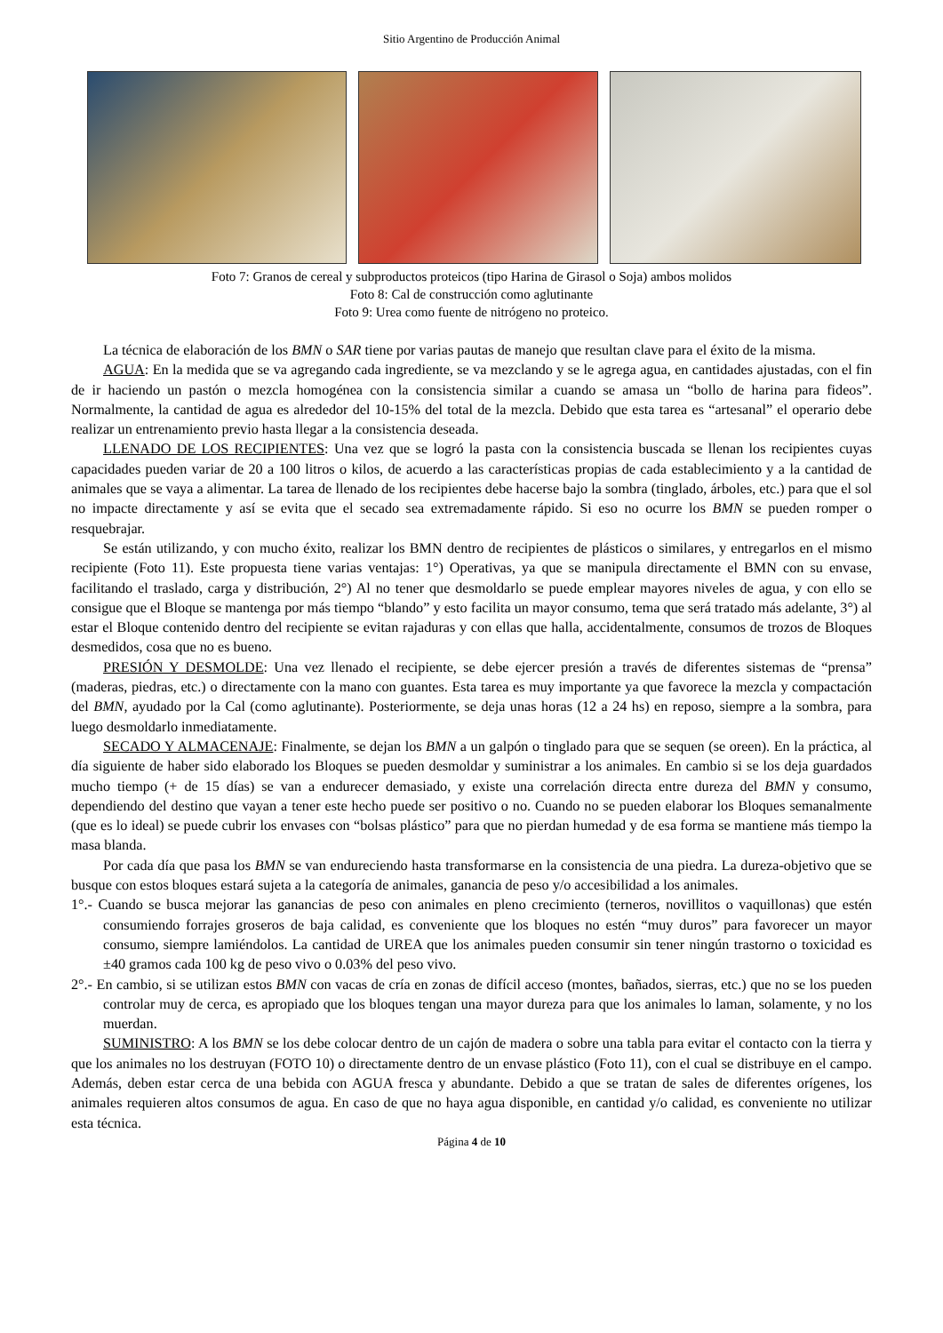Sitio Argentino de Producción Animal
Foto 7: Granos de cereal y subproductos proteicos (tipo Harina de Girasol o Soja) ambos molidos
Foto 8: Cal de construcción como aglutinante
Foto 9: Urea como fuente de nitrógeno no proteico.
La técnica de elaboración de los BMN o SAR tiene por varias pautas de manejo que resultan clave para el éxito de la misma.
AGUA: En la medida que se va agregando cada ingrediente, se va mezclando y se le agrega agua, en cantidades ajustadas, con el fin de ir haciendo un pastón o mezcla homogénea con la consistencia similar a cuando se amasa un “bollo de harina para fideos”. Normalmente, la cantidad de agua es alrededor del 10-15% del total de la mezcla. Debido que esta tarea es “artesanal” el operario debe realizar un entrenamiento previo hasta llegar a la consistencia deseada.
LLENADO DE LOS RECIPIENTES: Una vez que se logró la pasta con la consistencia buscada se llenan los recipientes cuyas capacidades pueden variar de 20 a 100 litros o kilos, de acuerdo a las características propias de cada establecimiento y a la cantidad de animales que se vaya a alimentar. La tarea de llenado de los recipientes debe hacerse bajo la sombra (tinglado, árboles, etc.) para que el sol no impacte directamente y así se evita que el secado sea extremadamente rápido. Si eso no ocurre los BMN se pueden romper o resquebrajar.
Se están utilizando, y con mucho éxito, realizar los BMN dentro de recipientes de plásticos o similares, y entregarlos en el mismo recipiente (Foto 11). Este propuesta tiene varias ventajas: 1°) Operativas, ya que se manipula directamente el BMN con su envase, facilitando el traslado, carga y distribución, 2°) Al no tener que desmoldarlo se puede emplear mayores niveles de agua, y con ello se consigue que el Bloque se mantenga por más tiempo “blando” y esto facilita un mayor consumo, tema que será tratado más adelante, 3°) al estar el Bloque contenido dentro del recipiente se evitan rajaduras y con ellas que halla, accidentalmente, consumos de trozos de Bloques desmedidos, cosa que no es bueno.
PRESIÓN Y DESMOLDE: Una vez llenado el recipiente, se debe ejercer presión a través de diferentes sistemas de “prensa” (maderas, piedras, etc.) o directamente con la mano con guantes. Esta tarea es muy importante ya que favorece la mezcla y compactación del BMN, ayudado por la Cal (como aglutinante). Posteriormente, se deja unas horas (12 a 24 hs) en reposo, siempre a la sombra, para luego desmoldarlo inmediatamente.
SECADO Y ALMACENAJE: Finalmente, se dejan los BMN a un galpón o tinglado para que se sequen (se oreen). En la práctica, al día siguiente de haber sido elaborado los Bloques se pueden desmoldar y suministrar a los animales. En cambio si se los deja guardados mucho tiempo (+ de 15 días) se van a endurecer demasiado, y existe una correlación directa entre dureza del BMN y consumo, dependiendo del destino que vayan a tener este hecho puede ser positivo o no. Cuando no se pueden elaborar los Bloques semanalmente (que es lo ideal) se puede cubrir los envases con “bolsas plástico” para que no pierdan humedad y de esa forma se mantiene más tiempo la masa blanda.
Por cada día que pasa los BMN se van endureciendo hasta transformarse en la consistencia de una piedra. La dureza-objetivo que se busque con estos bloques estará sujeta a la categoría de animales, ganancia de peso y/o accesibilidad a los animales.
1°.- Cuando se busca mejorar las ganancias de peso con animales en pleno crecimiento (terneros, novillitos o vaquillonas) que estén consumiendo forrajes groseros de baja calidad, es conveniente que los bloques no estén “muy duros” para favorecer un mayor consumo, siempre lamiéndolos. La cantidad de UREA que los animales pueden consumir sin tener ningún trastorno o toxicidad es ±40 gramos cada 100 kg de peso vivo o 0.03% del peso vivo.
2°.- En cambio, si se utilizan estos BMN con vacas de cría en zonas de difícil acceso (montes, bañados, sierras, etc.) que no se los pueden controlar muy de cerca, es apropiado que los bloques tengan una mayor dureza para que los animales lo laman, solamente, y no los muerdan.
SUMINISTRO: A los BMN se los debe colocar dentro de un cajón de madera o sobre una tabla para evitar el contacto con la tierra y que los animales no los destruyan (FOTO 10) o directamente dentro de un envase plástico (Foto 11), con el cual se distribuye en el campo. Además, deben estar cerca de una bebida con AGUA fresca y abundante. Debido a que se tratan de sales de diferentes orígenes, los animales requieren altos consumos de agua. En caso de que no haya agua disponible, en cantidad y/o calidad, es conveniente no utilizar esta técnica.
Página 4 de 10